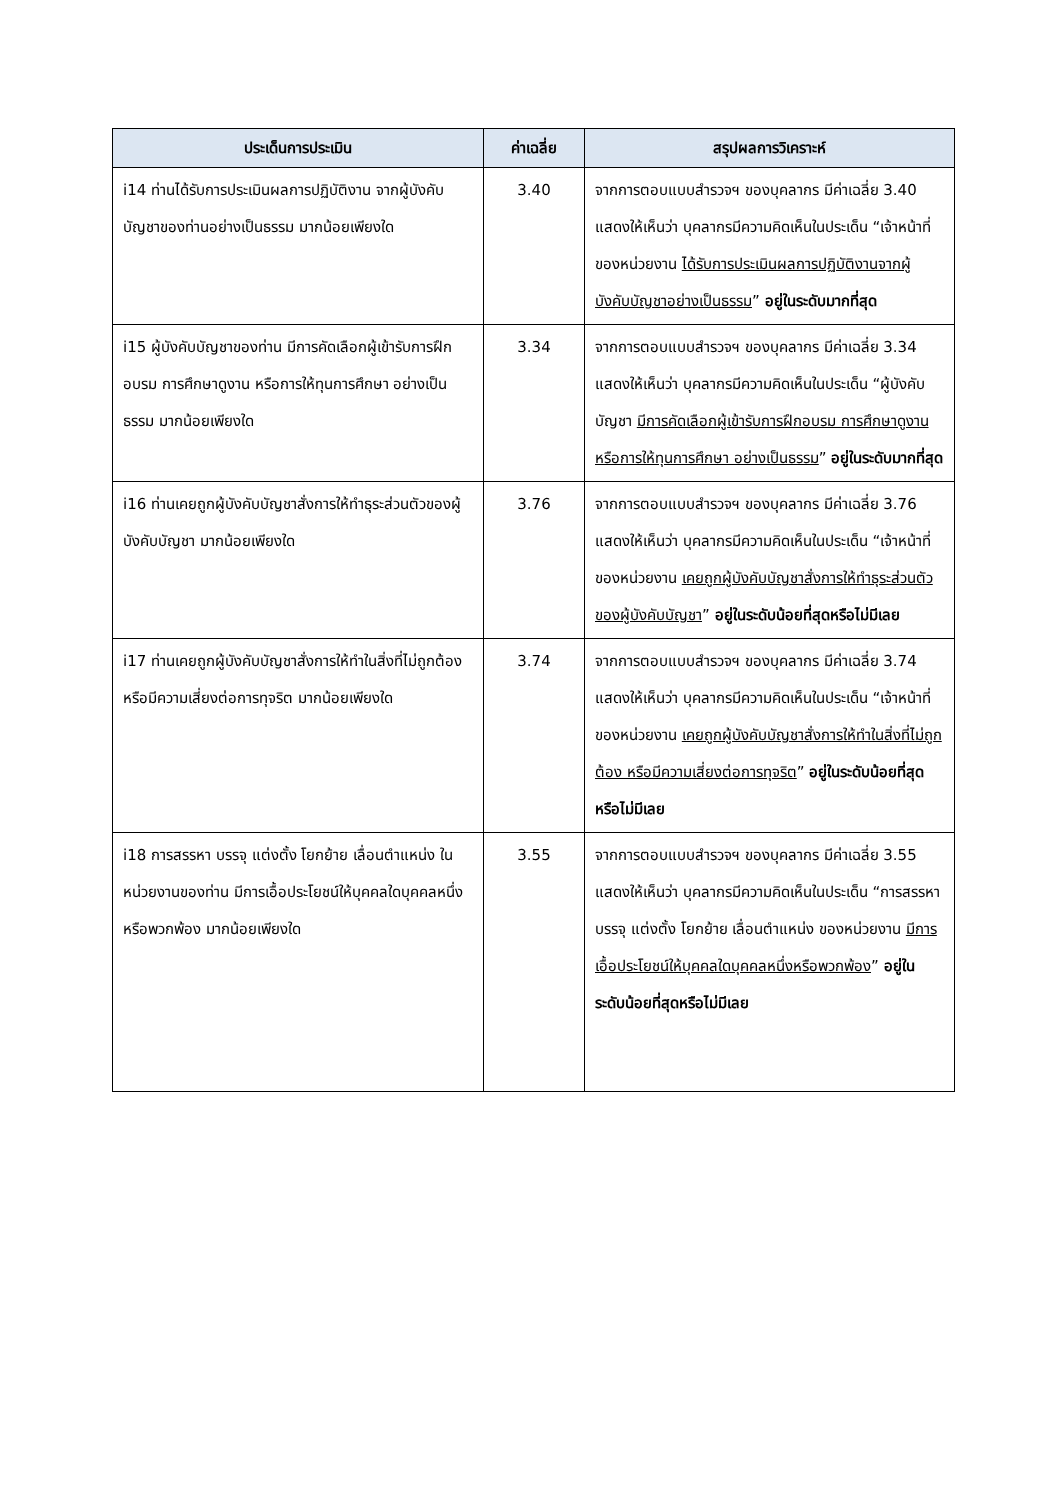| ประเด็นการประเมิน | ค่าเฉลี่ย | สรุปผลการวิเคราะห์ |
| --- | --- | --- |
| i14 ท่านได้รับการประเมินผลการปฏิบัติงาน จากผู้บังคับบัญชาของท่านอย่างเป็นธรรม มากน้อยเพียงใด | 3.40 | จากการตอบแบบสำรวจฯ ของบุคลากร มีค่าเฉลี่ย 3.40 แสดงให้เห็นว่า บุคลากรมีความคิดเห็นในประเด็น “เจ้าหน้าที่ของหน่วยงาน ได้รับการประเมินผลการปฏิบัติงานจากผู้บังคับบัญชาอย่างเป็นธรรม ” อยู่ในระดับมากที่สุด |
| i15 ผู้บังคับบัญชาของท่าน มีการคัดเลือกผู้เข้ารับการฝึกอบรม การศึกษาดูงาน หรือการให้ทุนการศึกษา อย่างเป็นธรรม มากน้อยเพียงใด | 3.34 | จากการตอบแบบสำรวจฯ ของบุคลากร มีค่าเฉลี่ย 3.34 แสดงให้เห็นว่า บุคลากรมีความคิดเห็นในประเด็น “ผู้บังคับบัญชา มีการคัดเลือกผู้เข้ารับการฝึกอบรม การศึกษาดูงาน หรือการให้ทุนการศึกษา อย่างเป็นธรรม ” อยู่ในระดับมากที่สุด |
| i16 ท่านเคยถูกผู้บังคับบัญชาสั่งการให้ทำธุระส่วนตัวของผู้บังคับบัญชา มากน้อยเพียงใด | 3.76 | จากการตอบแบบสำรวจฯ ของบุคลากร มีค่าเฉลี่ย 3.76 แสดงให้เห็นว่า บุคลากรมีความคิดเห็นในประเด็น “เจ้าหน้าที่ของหน่วยงาน เคยถูกผู้บังคับบัญชาสั่งการให้ทำธุระส่วนตัวของผู้บังคับบัญชา ” อยู่ในระดับน้อยที่สุดหรือไม่มีเลย |
| i17 ท่านเคยถูกผู้บังคับบัญชาสั่งการให้ทำในสิ่งที่ไม่ถูกต้อง หรือมีความเสี่ยงต่อการทุจริต มากน้อยเพียงใด | 3.74 | จากการตอบแบบสำรวจฯ ของบุคลากร มีค่าเฉลี่ย 3.74 แสดงให้เห็นว่า บุคลากรมีความคิดเห็นในประเด็น “เจ้าหน้าที่ของหน่วยงาน เคยถูกผู้บังคับบัญชาสั่งการให้ทำในสิ่งที่ไม่ถูกต้อง หรือมีความเสี่ยงต่อการทุจริต ” อยู่ในระดับน้อยที่สุดหรือไม่มีเลย |
| i18 การสรรหา บรรจุ แต่งตั้ง โยกย้าย เลื่อนตำแหน่ง ในหน่วยงานของท่าน มีการเอื้อประโยชน์ให้บุคคลใดบุคคลหนึ่งหรือพวกพ้อง มากน้อยเพียงใด | 3.55 | จากการตอบแบบสำรวจฯ ของบุคลากร มีค่าเฉลี่ย 3.55 แสดงให้เห็นว่า บุคลากรมีความคิดเห็นในประเด็น “การสรรหา บรรจุ แต่งตั้ง โยกย้าย เลื่อนตำแหน่ง ของหน่วยงาน มีการเอื้อประโยชน์ให้บุคคลใดบุคคลหนึ่งหรือพวกพ้อง ” อยู่ในระดับน้อยที่สุดหรือไม่มีเลย |